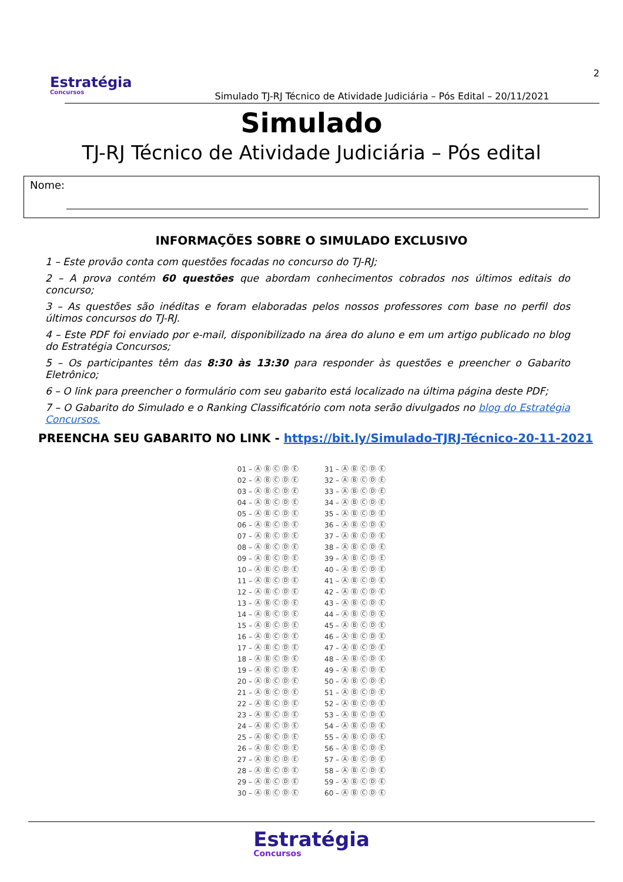Estratégia
Concursos
Simulado TJ-RJ Técnico de Atividade Judiciária – Pós Edital – 20/11/2021
2
Simulado
TJ-RJ Técnico de Atividade Judiciária – Pós edital
Nome:
INFORMAÇÕES SOBRE O SIMULADO EXCLUSIVO
1 – Este provão conta com questões focadas no concurso do TJ-RJ;
2 – A prova contém 60 questões que abordam conhecimentos cobrados nos últimos editais do concurso;
3 – As questões são inéditas e foram elaboradas pelos nossos professores com base no perfil dos últimos concursos do TJ-RJ.
4 – Este PDF foi enviado por e-mail, disponibilizado na área do aluno e em um artigo publicado no blog do Estratégia Concursos;
5 – Os participantes têm das 8:30 às 13:30 para responder às questões e preencher o Gabarito Eletrônico;
6 – O link para preencher o formulário com seu gabarito está localizado na última página deste PDF;
7 – O Gabarito do Simulado e o Ranking Classificatório com nota serão divulgados no blog do Estratégia Concursos.
PREENCHA SEU GABARITO NO LINK - https://bit.ly/Simulado-TJRJ-Técnico-20-11-2021
| 01 – Ⓐ Ⓑ Ⓒ Ⓓ Ⓔ | 31 – Ⓐ Ⓑ Ⓒ Ⓓ Ⓔ |
| 02 – Ⓐ Ⓑ Ⓒ Ⓓ Ⓔ | 32 – Ⓐ Ⓑ Ⓒ Ⓓ Ⓔ |
| 03 – Ⓐ Ⓑ Ⓒ Ⓓ Ⓔ | 33 – Ⓐ Ⓑ Ⓒ Ⓓ Ⓔ |
| 04 – Ⓐ Ⓑ Ⓒ Ⓓ Ⓔ | 34 – Ⓐ Ⓑ Ⓒ Ⓓ Ⓔ |
| 05 – Ⓐ Ⓑ Ⓒ Ⓓ Ⓔ | 35 – Ⓐ Ⓑ Ⓒ Ⓓ Ⓔ |
| 06 – Ⓐ Ⓑ Ⓒ Ⓓ Ⓔ | 36 – Ⓐ Ⓑ Ⓒ Ⓓ Ⓔ |
| 07 – Ⓐ Ⓑ Ⓒ Ⓓ Ⓔ | 37 – Ⓐ Ⓑ Ⓒ Ⓓ Ⓔ |
| 08 – Ⓐ Ⓑ Ⓒ Ⓓ Ⓔ | 38 – Ⓐ Ⓑ Ⓒ Ⓓ Ⓔ |
| 09 – Ⓐ Ⓑ Ⓒ Ⓓ Ⓔ | 39 – Ⓐ Ⓑ Ⓒ Ⓓ Ⓔ |
| 10 – Ⓐ Ⓑ Ⓒ Ⓓ Ⓔ | 40 – Ⓐ Ⓑ Ⓒ Ⓓ Ⓔ |
| 11 – Ⓐ Ⓑ Ⓒ Ⓓ Ⓔ | 41 – Ⓐ Ⓑ Ⓒ Ⓓ Ⓔ |
| 12 – Ⓐ Ⓑ Ⓒ Ⓓ Ⓔ | 42 – Ⓐ Ⓑ Ⓒ Ⓓ Ⓔ |
| 13 – Ⓐ Ⓑ Ⓒ Ⓓ Ⓔ | 43 – Ⓐ Ⓑ Ⓒ Ⓓ Ⓔ |
| 14 – Ⓐ Ⓑ Ⓒ Ⓓ Ⓔ | 44 – Ⓐ Ⓑ Ⓒ Ⓓ Ⓔ |
| 15 – Ⓐ Ⓑ Ⓒ Ⓓ Ⓔ | 45 – Ⓐ Ⓑ Ⓒ Ⓓ Ⓔ |
| 16 – Ⓐ Ⓑ Ⓒ Ⓓ Ⓔ | 46 – Ⓐ Ⓑ Ⓒ Ⓓ Ⓔ |
| 17 – Ⓐ Ⓑ Ⓒ Ⓓ Ⓔ | 47 – Ⓐ Ⓑ Ⓒ Ⓓ Ⓔ |
| 18 – Ⓐ Ⓑ Ⓒ Ⓓ Ⓔ | 48 – Ⓐ Ⓑ Ⓒ Ⓓ Ⓔ |
| 19 – Ⓐ Ⓑ Ⓒ Ⓓ Ⓔ | 49 – Ⓐ Ⓑ Ⓒ Ⓓ Ⓔ |
| 20 – Ⓐ Ⓑ Ⓒ Ⓓ Ⓔ | 50 – Ⓐ Ⓑ Ⓒ Ⓓ Ⓔ |
| 21 – Ⓐ Ⓑ Ⓒ Ⓓ Ⓔ | 51 – Ⓐ Ⓑ Ⓒ Ⓓ Ⓔ |
| 22 – Ⓐ Ⓑ Ⓒ Ⓓ Ⓔ | 52 – Ⓐ Ⓑ Ⓒ Ⓓ Ⓔ |
| 23 – Ⓐ Ⓑ Ⓒ Ⓓ Ⓔ | 53 – Ⓐ Ⓑ Ⓒ Ⓓ Ⓔ |
| 24 – Ⓐ Ⓑ Ⓒ Ⓓ Ⓔ | 54 – Ⓐ Ⓑ Ⓒ Ⓓ Ⓔ |
| 25 – Ⓐ Ⓑ Ⓒ Ⓓ Ⓔ | 55 – Ⓐ Ⓑ Ⓒ Ⓓ Ⓔ |
| 26 – Ⓐ Ⓑ Ⓒ Ⓓ Ⓔ | 56 – Ⓐ Ⓑ Ⓒ Ⓓ Ⓔ |
| 27 – Ⓐ Ⓑ Ⓒ Ⓓ Ⓔ | 57 – Ⓐ Ⓑ Ⓒ Ⓓ Ⓔ |
| 28 – Ⓐ Ⓑ Ⓒ Ⓓ Ⓔ | 58 – Ⓐ Ⓑ Ⓒ Ⓓ Ⓔ |
| 29 – Ⓐ Ⓑ Ⓒ Ⓓ Ⓔ | 59 – Ⓐ Ⓑ Ⓒ Ⓓ Ⓔ |
| 30 – Ⓐ Ⓑ Ⓒ Ⓓ Ⓔ | 60 – Ⓐ Ⓑ Ⓒ Ⓓ Ⓔ |
Estratégia Concursos